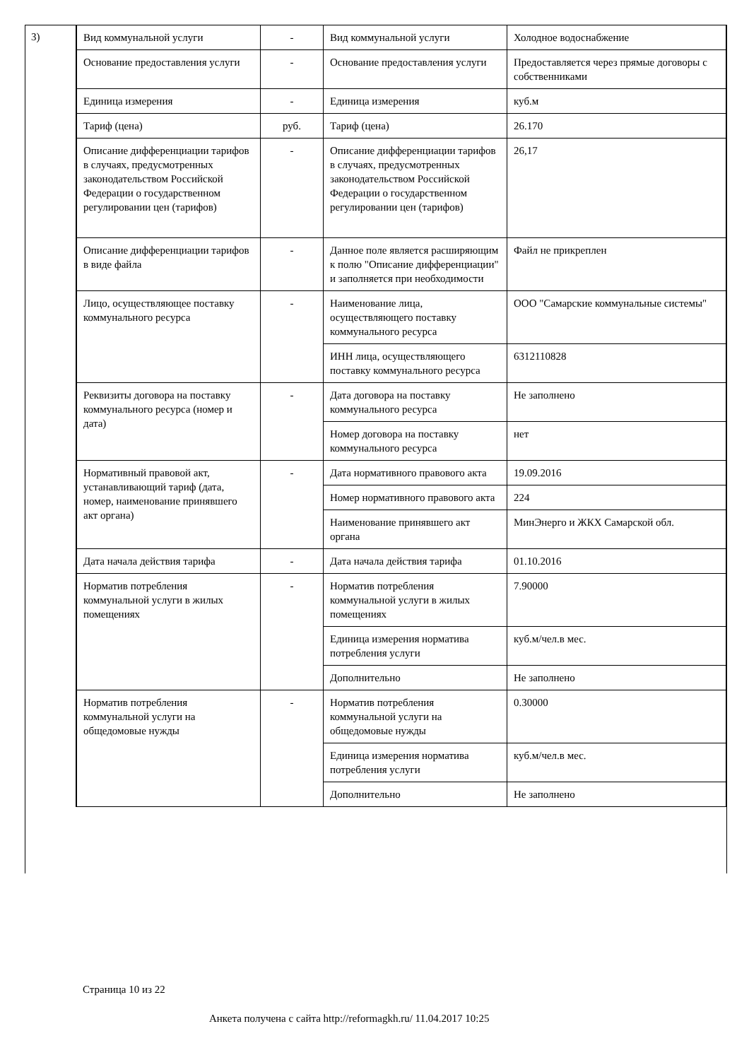3)
| Вид коммунальной услуги | - | Вид коммунальной услуги | Холодное водоснабжение |
| Основание предоставления услуги | - | Основание предоставления услуги | Предоставляется через прямые договоры с собственниками |
| Единица измерения | - | Единица измерения | куб.м |
| Тариф (цена) | руб. | Тариф (цена) | 26.170 |
| Описание дифференциации тарифов в случаях, предусмотренных законодательством Российской Федерации о государственном регулировании цен (тарифов) | - | Описание дифференциации тарифов в случаях, предусмотренных законодательством Российской Федерации о государственном регулировании цен (тарифов) | 26,17 |
| Описание дифференциации тарифов в виде файла | - | Данное поле является расширяющим к полю "Описание дифференциации" и заполняется при необходимости | Файл не прикреплен |
| Лицо, осуществляющее поставку коммунального ресурса | - | Наименование лица, осуществляющего поставку коммунального ресурса | ООО "Самарские коммунальные системы" |
| | | ИНН лица, осуществляющего поставку коммунального ресурса | 6312110828 |
| Реквизиты договора на поставку коммунального ресурса (номер и дата) | - | Дата договора на поставку коммунального ресурса | Не заполнено |
| | | Номер договора на поставку коммунального ресурса | нет |
| Нормативный правовой акт, устанавливающий тариф (дата, номер, наименование принявшего акт органа) | - | Дата нормативного правового акта | 19.09.2016 |
| | | Номер нормативного правового акта | 224 |
| | | Наименование принявшего акт органа | МинЭнерго и ЖКХ Самарской обл. |
| Дата начала действия тарифа | - | Дата начала действия тарифа | 01.10.2016 |
| Норматив потребления коммунальной услуги в жилых помещениях | - | Норматив потребления коммунальной услуги в жилых помещениях | 7.90000 |
| | | Единица измерения норматива потребления услуги | куб.м/чел.в мес. |
| | | Дополнительно | Не заполнено |
| Норматив потребления коммунальной услуги на общедомовые нужды | - | Норматив потребления коммунальной услуги на общедомовые нужды | 0.30000 |
| | | Единица измерения норматива потребления услуги | куб.м/чел.в мес. |
| | | Дополнительно | Не заполнено |
Страница 10 из 22
Анкета получена с сайта http://reformagkh.ru/ 11.04.2017 10:25